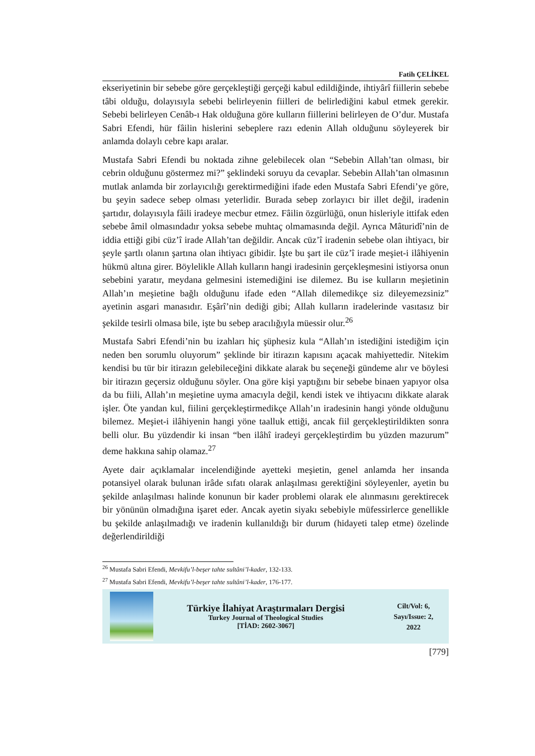Fatih ÇELİKEL
ekseriyetinin bir sebebe göre gerçekleştiği gerçeği kabul edildiğinde, ihtiyârî fiillerin sebebe tâbi olduğu, dolayısıyla sebebi belirleyenin fiilleri de belirlediğini kabul etmek gerekir. Sebebi belirleyen Cenâb-ı Hak olduğuna göre kulların fiillerini belirleyen de O’dur. Mustafa Sabri Efendi, hür fâilin hislerini sebeplere razı edenin Allah olduğunu söyleyerek bir anlamda dolaylı cebre kapı aralar.
Mustafa Sabri Efendi bu noktada zihne gelebilecek olan “Sebebin Allah’tan olması, bir cebrin olduğunu göstermez mi?” şeklindeki soruyu da cevaplar. Sebebin Allah’tan olmasının mutlak anlamda bir zorlayıcılığı gerektirmediğini ifade eden Mustafa Sabri Efendi’ye göre, bu şeyin sadece sebep olması yeterlidir. Burada sebep zorlayıcı bir illet değil, iradenin şartıdır, dolayısıyla fâili iradeye mecbur etmez. Fâilin özgürlüğü, onun hisleriyle ittifak eden sebebe âmil olmasındadır yoksa sebebe muhtaç olmamasında değil. Ayrıca Mâturidî’nin de iddia ettiği gibi cüz’î irade Allah’tan değildir. Ancak cüz’î iradenin sebebe olan ihtiyacı, bir şeyle şartlı olanın şartına olan ihtiyacı gibidir. İşte bu şart ile cüz’î irade meşiet-i ilâhiyenin hükmü altına girer. Böylelikle Allah kulların hangi iradesinin gerçekleşmesini istiyorsa onun sebebini yaratır, meydana gelmesini istemediğini ise dilemez. Bu ise kulların meşietinin Allah’ın meşietine bağlı olduğunu ifade eden “Allah dilemedikçe siz dileyemezsiniz” ayetinin asgari manasıdır. Eşârî’nin dediği gibi; Allah kulların iradelerinde vasıtasız bir şekilde tesirli olmasa bile, işte bu sebep aracılığıyla müessir olur.<sup>26</sup>
Mustafa Sabri Efendi’nin bu izahları hiç şüphesiz kula “Allah’ın istediğini istediğim için neden ben sorumlu oluyorum” şeklinde bir itirazın kapısını açacak mahiyettedir. Nitekim kendisi bu tür bir itirazın gelebileceğini dikkate alarak bu seçeneği gündeme alır ve böylesi bir itirazın geçersiz olduğunu söyler. Ona göre kişi yaptığını bir sebebe binaen yapıyor olsa da bu fiili, Allah’ın meşietine uyma amacıyla değil, kendi istek ve ihtiyacını dikkate alarak işler. Öte yandan kul, fiilini gerçekleştirmedikçe Allah’ın iradesinin hangi yönde olduğunu bilemez. Meşiet-i ilâhiyenin hangi yöne taalluk ettiği, ancak fiil gerçekleştirildikten sonra belli olur. Bu yüzdendir ki insan “ben ilâhî iradeyi gerçekleştirdim bu yüzden mazurum” deme hakkına sahip olamaz.<sup>27</sup>
Ayete dair açıklamalar incelendiğinde ayetteki meşietin, genel anlamda her insanda potansiyel olarak bulunan irâde sıfatı olarak anlaşılması gerektiğini söyleyenler, ayetin bu şekilde anlaşılması halinde konunun bir kader problemi olarak ele alınmasını gerektirecek bir yönünün olmadığına işaret eder. Ancak ayetin siyakı sebebiyle müfessirlerce genellikle bu şekilde anlaşılmadığı ve iradenin kullanıldığı bir durum (hidayeti talep etme) özelinde değerlendirildiği
<sup>26</sup> Mustafa Sabri Efendi, Mevkifu’l-beşer tahte sultâni’l-kader, 132-133.
<sup>27</sup> Mustafa Sabri Efendi, Mevkifu’l-beşer tahte sultâni’l-kader, 176-177.
Türkiye İlahiyat Araştırmaları Dergisi
Turkey Journal of Theological Studies
[TİAD: 2602-3067]
Cilt/Vol: 6,
Sayı/Issue: 2,
2022
[779]